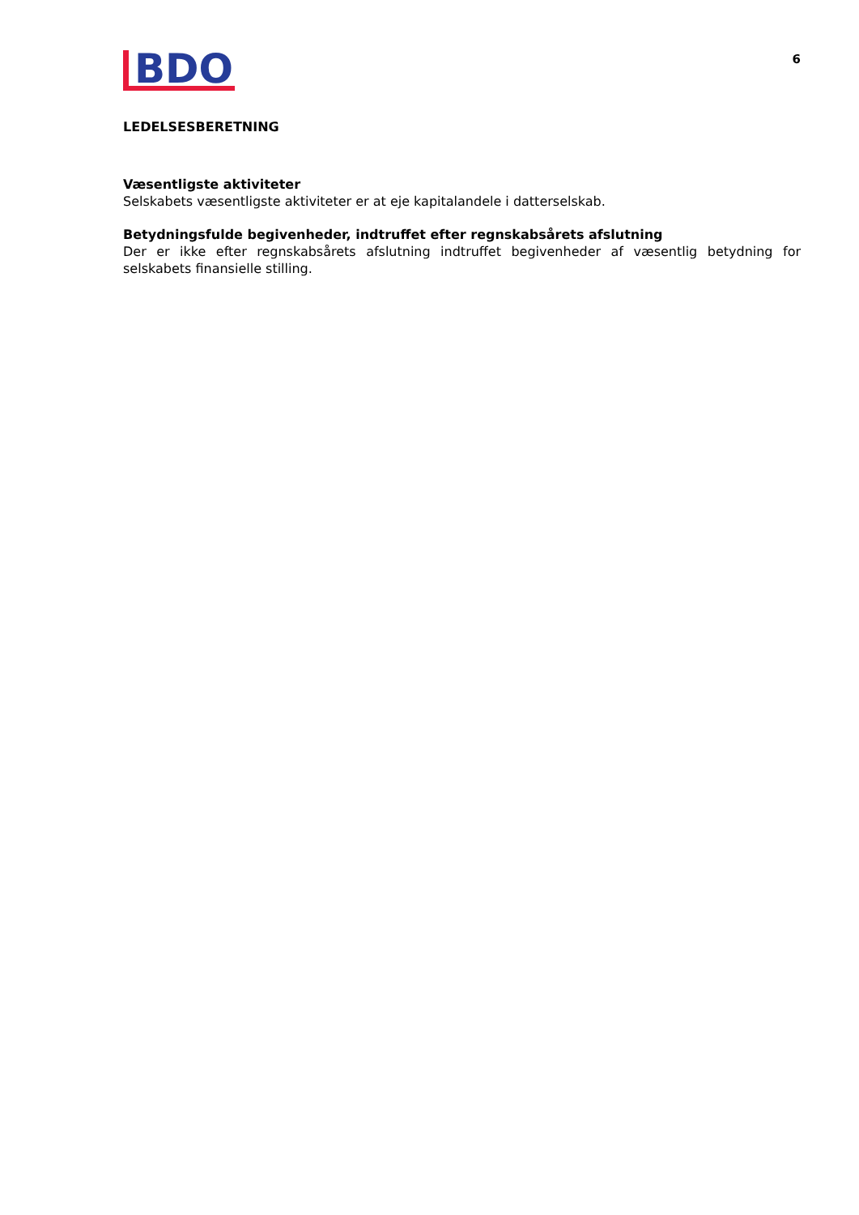BDO
6
LEDELSESBERETNING
Væsentligste aktiviteter
Selskabets væsentligste aktiviteter er at eje kapitalandele i datterselskab.
Betydningsfulde begivenheder, indtruffet efter regnskabsårets afslutning
Der er ikke efter regnskabsårets afslutning indtruffet begivenheder af væsentlig betydning for selskabets finansielle stilling.